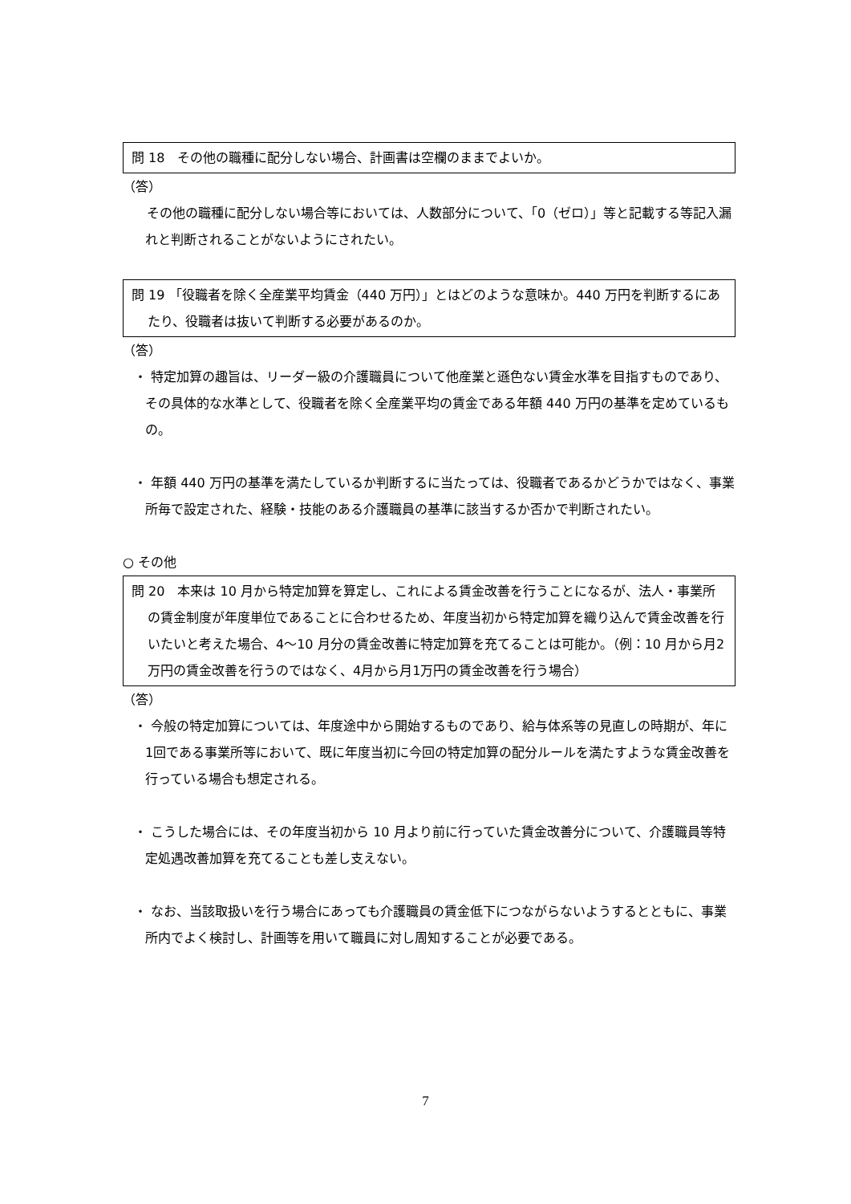問 18　その他の職種に配分しない場合、計画書は空欄のままでよいか。
（答）
　その他の職種に配分しない場合等においては、人数部分について、「0（ゼロ）」等と記載する等記入漏れと判断されることがないようにされたい。
問 19 「役職者を除く全産業平均賃金（440 万円）」とはどのような意味か。440 万円を判断するにあたり、役職者は抜いて判断する必要があるのか。
（答）
・ 特定加算の趣旨は、リーダー級の介護職員について他産業と遜色ない賃金水準を目指すものであり、その具体的な水準として、役職者を除く全産業平均の賃金である年額 440 万円の基準を定めているもの。
・ 年額 440 万円の基準を満たしているか判断するに当たっては、役職者であるかどうかではなく、事業所毎で設定された、経験・技能のある介護職員の基準に該当するか否かで判断されたい。
○ その他
問 20　本来は 10 月から特定加算を算定し、これによる賃金改善を行うことになるが、法人・事業所の賃金制度が年度単位であることに合わせるため、年度当初から特定加算を織り込んで賃金改善を行いたいと考えた場合、4～10 月分の賃金改善に特定加算を充てることは可能か。（例：10 月から月2万円の賃金改善を行うのではなく、4月から月1万円の賃金改善を行う場合）
（答）
・ 今般の特定加算については、年度途中から開始するものであり、給与体系等の見直しの時期が、年に1回である事業所等において、既に年度当初に今回の特定加算の配分ルールを満たすような賃金改善を行っている場合も想定される。
・ こうした場合には、その年度当初から 10 月より前に行っていた賃金改善分について、介護職員等特定処遇改善加算を充てることも差し支えない。
・ なお、当該取扱いを行う場合にあっても介護職員の賃金低下につながらないようするとともに、事業所内でよく検討し、計画等を用いて職員に対し周知することが必要である。
7